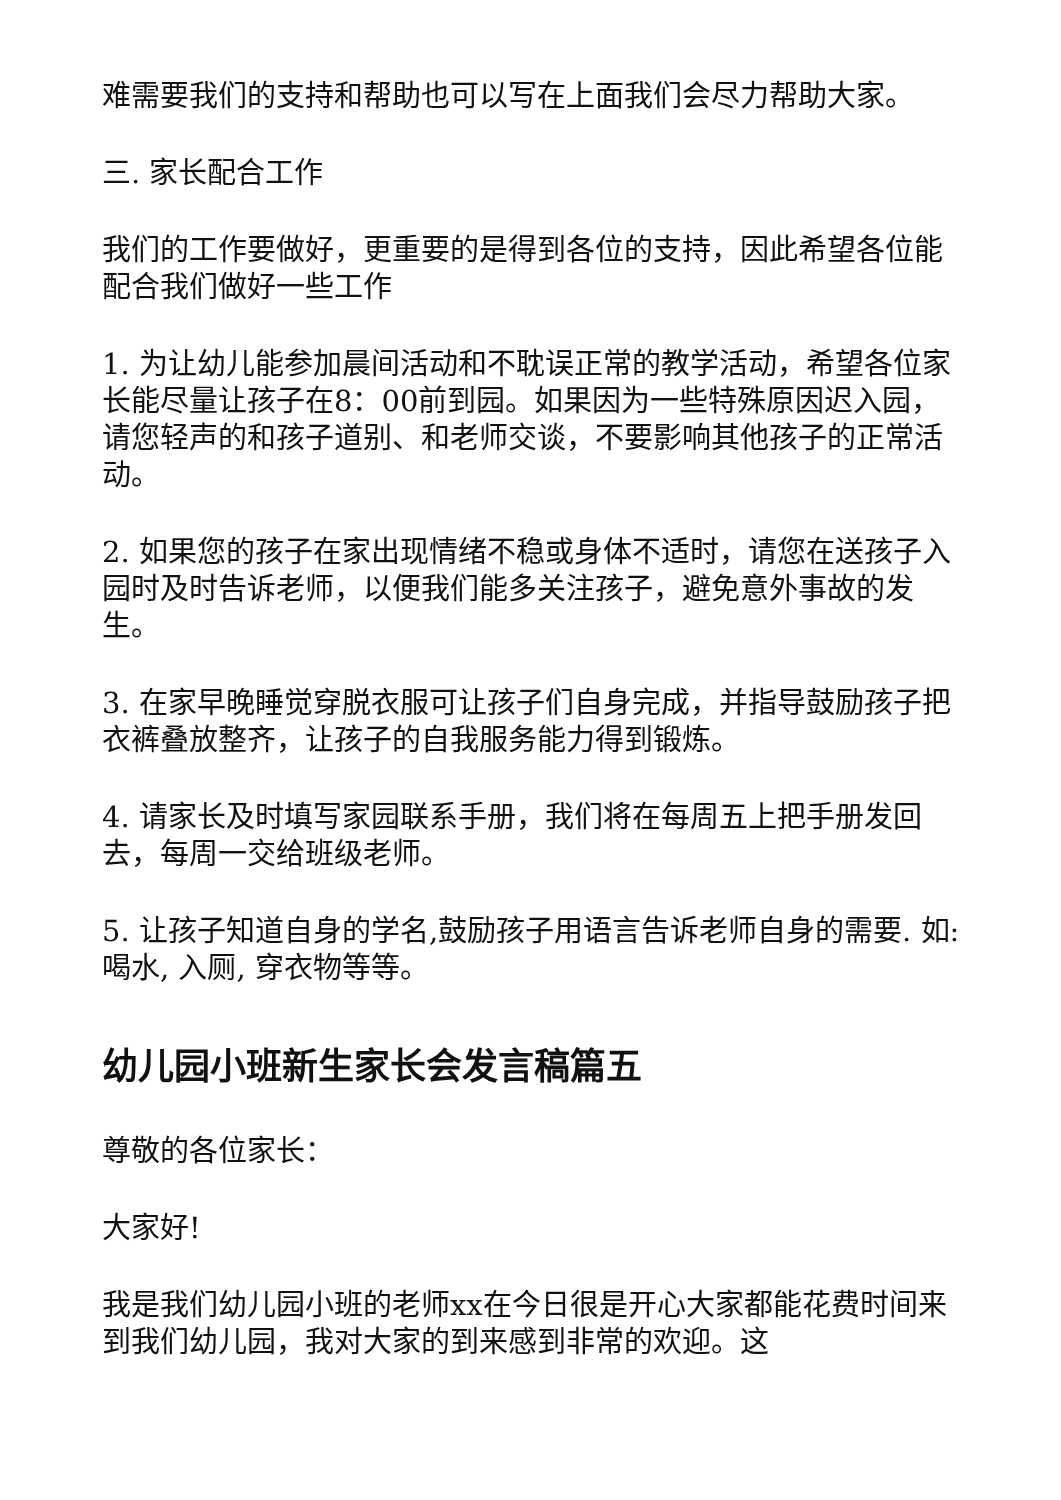难需要我们的支持和帮助也可以写在上面我们会尽力帮助大家。
三. 家长配合工作
我们的工作要做好，更重要的是得到各位的支持，因此希望各位能配合我们做好一些工作
1. 为让幼儿能参加晨间活动和不耽误正常的教学活动，希望各位家长能尽量让孩子在8：00前到园。如果因为一些特殊原因迟入园，请您轻声的和孩子道别、和老师交谈，不要影响其他孩子的正常活动。
2. 如果您的孩子在家出现情绪不稳或身体不适时，请您在送孩子入园时及时告诉老师，以便我们能多关注孩子，避免意外事故的发生。
3. 在家早晚睡觉穿脱衣服可让孩子们自身完成，并指导鼓励孩子把衣裤叠放整齐，让孩子的自我服务能力得到锻炼。
4. 请家长及时填写家园联系手册，我们将在每周五上把手册发回去，每周一交给班级老师。
5. 让孩子知道自身的学名,鼓励孩子用语言告诉老师自身的需要. 如:喝水, 入厕, 穿衣物等等。
幼儿园小班新生家长会发言稿篇五
尊敬的各位家长：
大家好!
我是我们幼儿园小班的老师xx在今日很是开心大家都能花费时间来到我们幼儿园，我对大家的到来感到非常的欢迎。这